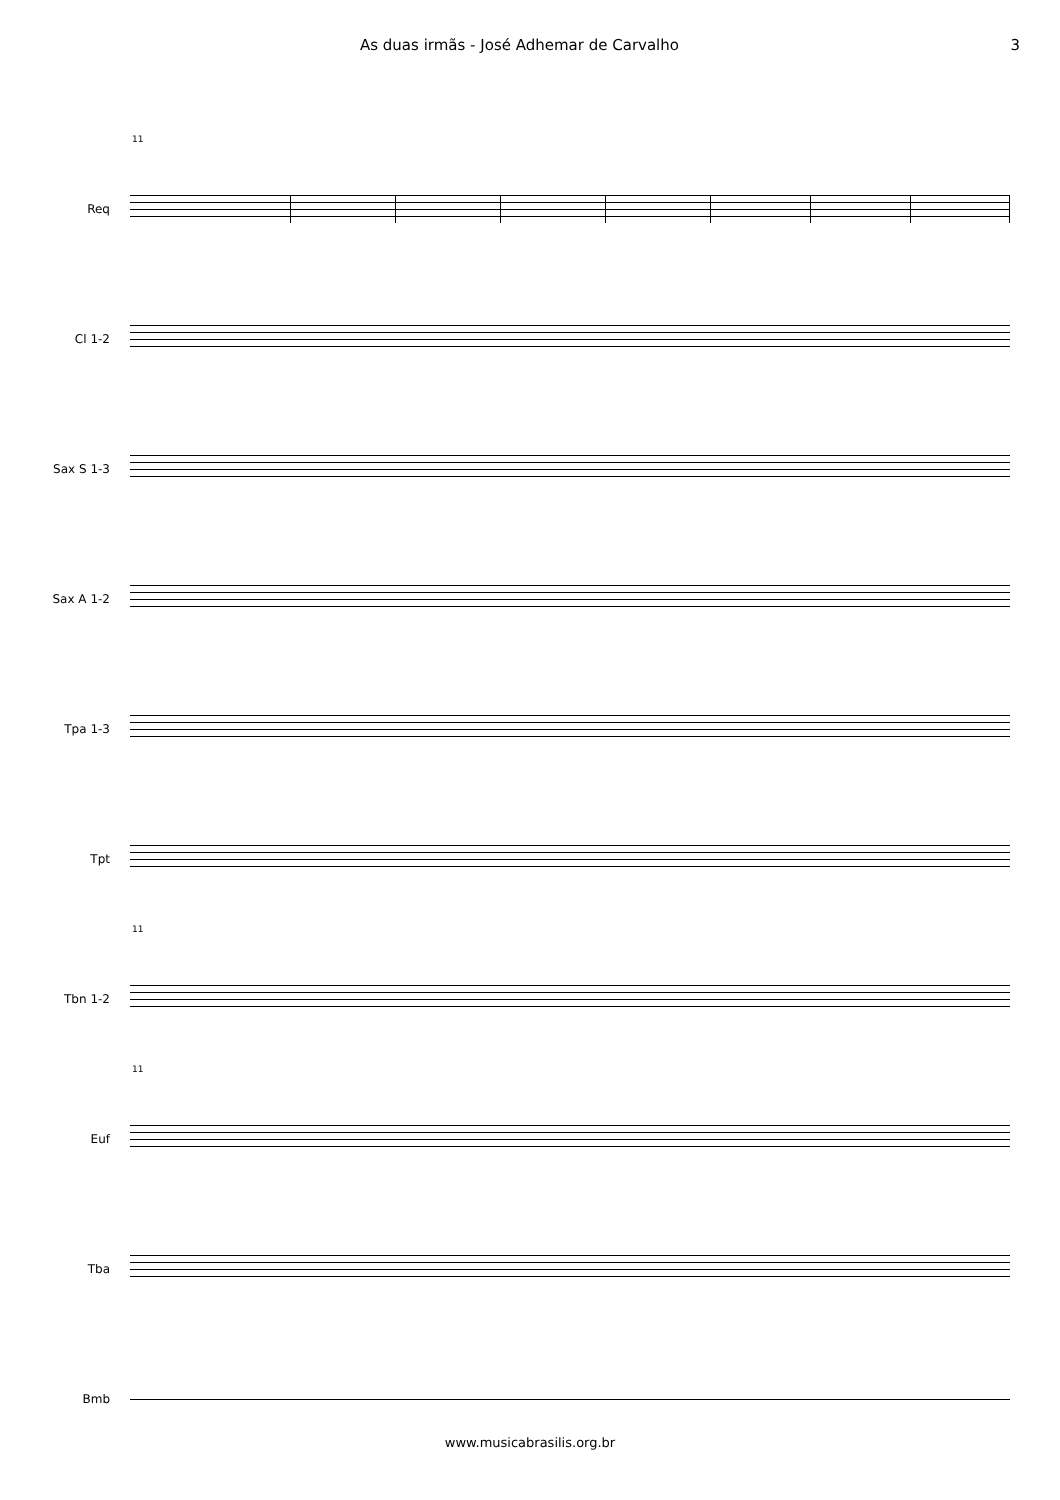As duas irmãs - José Adhemar de Carvalho 3
11
Req
Cl 1-2
Sax S 1-3
Sax A 1-2
Tpa 1-3
Tpt
11
Tbn 1-2
11
Euf
Tba
Bmb
www.musicabrasilis.org.br